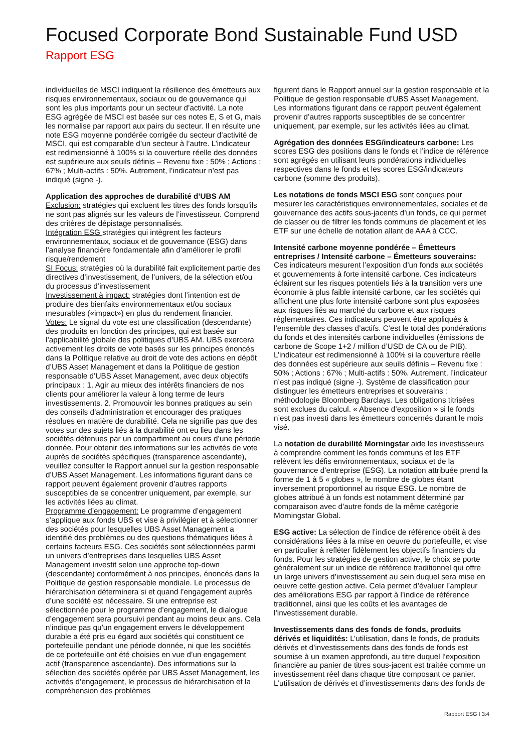Focused Corporate Bond Sustainable Fund USD
Rapport ESG
individuelles de MSCI indiquent la résilience des émetteurs aux risques environnementaux, sociaux ou de gouvernance qui sont les plus importants pour un secteur d’activité. La note ESG agrégée de MSCI est basée sur ces notes E, S et G, mais les normalise par rapport aux pairs du secteur. Il en résulte une note ESG moyenne pondérée corrigée du secteur d’activité de MSCI, qui est comparable d’un secteur à l’autre. L’indicateur est redimensionné à 100% si la couverture réelle des données est supérieure aux seuils définis – Revenu fixe : 50% ; Actions : 67% ; Multi-actifs : 50%. Autrement, l’indicateur n’est pas indiqué (signe -).
Application des approches de durabilité d’UBS AM
Exclusion: stratégies qui excluent les titres des fonds lorsqu’ils ne sont pas alignés sur les valeurs de l’investisseur. Comprend des critères de dépistage personnalisés.
Intégration ESG stratégies qui intègrent les facteurs environnementaux, sociaux et de gouvernance (ESG) dans l’analyse financière fondamentale afin d’améliorer le profil risque/rendement
SI Focus: stratégies où la durabilité fait explicitement partie des directives d’investissement, de l’univers, de la sélection et/ou du processus d’investissement
Investissement à impact: stratégies dont l’intention est de produire des bienfaits environnementaux et/ou sociaux mesurables («impact») en plus du rendement financier.
Votes: Le signal du vote est une classification (descendante) des produits en fonction des principes, qui est basée sur l’applicabilité globale des politiques d’UBS AM. UBS exercera activement les droits de vote basés sur les principes énoncés dans la Politique relative au droit de vote des actions en dépôt d’UBS Asset Management et dans la Politique de gestion responsable d’UBS Asset Management, avec deux objectifs principaux : 1. Agir au mieux des intérêts financiers de nos clients pour améliorer la valeur à long terme de leurs investissements. 2. Promouvoir les bonnes pratiques au sein des conseils d’administration et encourager des pratiques résolues en matière de durabilité. Cela ne signifie pas que des votes sur des sujets liés à la durabilité ont eu lieu dans les sociétés détenues par un compartiment au cours d’une période donnée. Pour obtenir des informations sur les activités de vote auprès de sociétés spécifiques (transparence ascendante), veuillez consulter le Rapport annuel sur la gestion responsable d’UBS Asset Management. Les informations figurant dans ce rapport peuvent également provenir d’autres rapports susceptibles de se concentrer uniquement, par exemple, sur les activités liées au climat.
Programme d’engagement: Le programme d’engagement s’applique aux fonds UBS et vise à privilégier et à sélectionner des sociétés pour lesquelles UBS Asset Management a identifié des problèmes ou des questions thématiques liées à certains facteurs ESG. Ces sociétés sont sélectionnées parmi un univers d’entreprises dans lesquelles UBS Asset Management investit selon une approche top-down (descendante) conformément à nos principes, énoncés dans la Politique de gestion responsable mondiale. Le processus de hiérarchisation déterminera si et quand l’engagement auprès d’une société est nécessaire. Si une entreprise est sélectionnée pour le programme d’engagement, le dialogue d’engagement sera poursuivi pendant au moins deux ans. Cela n’indique pas qu’un engagement envers le développement durable a été pris eu égard aux sociétés qui constituent ce portefeuille pendant une période donnée, ni que les sociétés de ce portefeuille ont été choisies en vue d’un engagement actif (transparence ascendante). Des informations sur la sélection des sociétés opérée par UBS Asset Management, les activités d’engagement, le processus de hiérarchisation et la compréhension des problèmes
figurent dans le Rapport annuel sur la gestion responsable et la Politique de gestion responsable d’UBS Asset Management. Les informations figurant dans ce rapport peuvent également provenir d’autres rapports susceptibles de se concentrer uniquement, par exemple, sur les activités liées au climat.
Agrégation des données ESG/indicateurs carbone: Les scores ESG des positions dans le fonds et l’indice de référence sont agrégés en utilisant leurs pondérations individuelles respectives dans le fonds et les scores ESG/indicateurs carbone (somme des produits).
Les notations de fonds MSCI ESG sont conçues pour mesurer les caractéristiques environnementales, sociales et de gouvernance des actifs sous-jacents d’un fonds, ce qui permet de classer ou de filtrer les fonds communs de placement et les ETF sur une échelle de notation allant de AAA à CCC.
Intensité carbone moyenne pondérée – Émetteurs entreprises / Intensité carbone – Émetteurs souverains: Ces indicateurs mesurent l’exposition d’un fonds aux sociétés et gouvernements à forte intensité carbone. Ces indicateurs éclairent sur les risques potentiels liés à la transition vers une économie à plus faible intensité carbone, car les sociétés qui affichent une plus forte intensité carbone sont plus exposées aux risques liés au marché du carbone et aux risques réglementaires. Ces indicateurs peuvent être appliqués à l’ensemble des classes d’actifs. C’est le total des pondérations du fonds et des intensités carbone individuelles (émissions de carbone de Scope 1+2 / million d’USD de CA ou de PIB). L’indicateur est redimensionné à 100% si la couverture réelle des données est supérieure aux seuils définis – Revenu fixe : 50% ; Actions : 67% ; Multi-actifs : 50%. Autrement, l’indicateur n’est pas indiqué (signe -). Système de classification pour distinguer les émetteurs entreprises et souverains : méthodologie Bloomberg Barclays. Les obligations titrisées sont exclues du calcul. « Absence d’exposition » si le fonds n’est pas investi dans les émetteurs concernés durant le mois visé.
La notation de durabilité Morningstar aide les investisseurs à comprendre comment les fonds communs et les ETF relèvent les défis environnementaux, sociaux et de la gouvernance d’entreprise (ESG). La notation attribuée prend la forme de 1 à 5 « globes », le nombre de globes étant inversement proportionnel au risque ESG. Le nombre de globes attribué à un fonds est notamment déterminé par comparaison avec d’autre fonds de la même catégorie Morningstar Global.
ESG active: La sélection de l’indice de référence obéit à des considérations liées à la mise en oeuvre du portefeuille, et vise en particulier à refléter fidèlement les objectifs financiers du fonds. Pour les stratégies de gestion active, le choix se porte généralement sur un indice de référence traditionnel qui offre un large univers d’investissement au sein duquel sera mise en oeuvre cette gestion active. Cela permet d’évaluer l’ampleur des améliorations ESG par rapport à l’indice de référence traditionnel, ainsi que les coûts et les avantages de l’investissement durable.
Investissements dans des fonds de fonds, produits dérivés et liquidités: L’utilisation, dans le fonds, de produits dérivés et d’investissements dans des fonds de fonds est soumise à un examen approfondi, au titre duquel l’exposition financière au panier de titres sous-jacent est traitée comme un investissement réel dans chaque titre composant ce panier. L’utilisation de dérivés et d’investissements dans des fonds de
Rapport ESG I 3:4